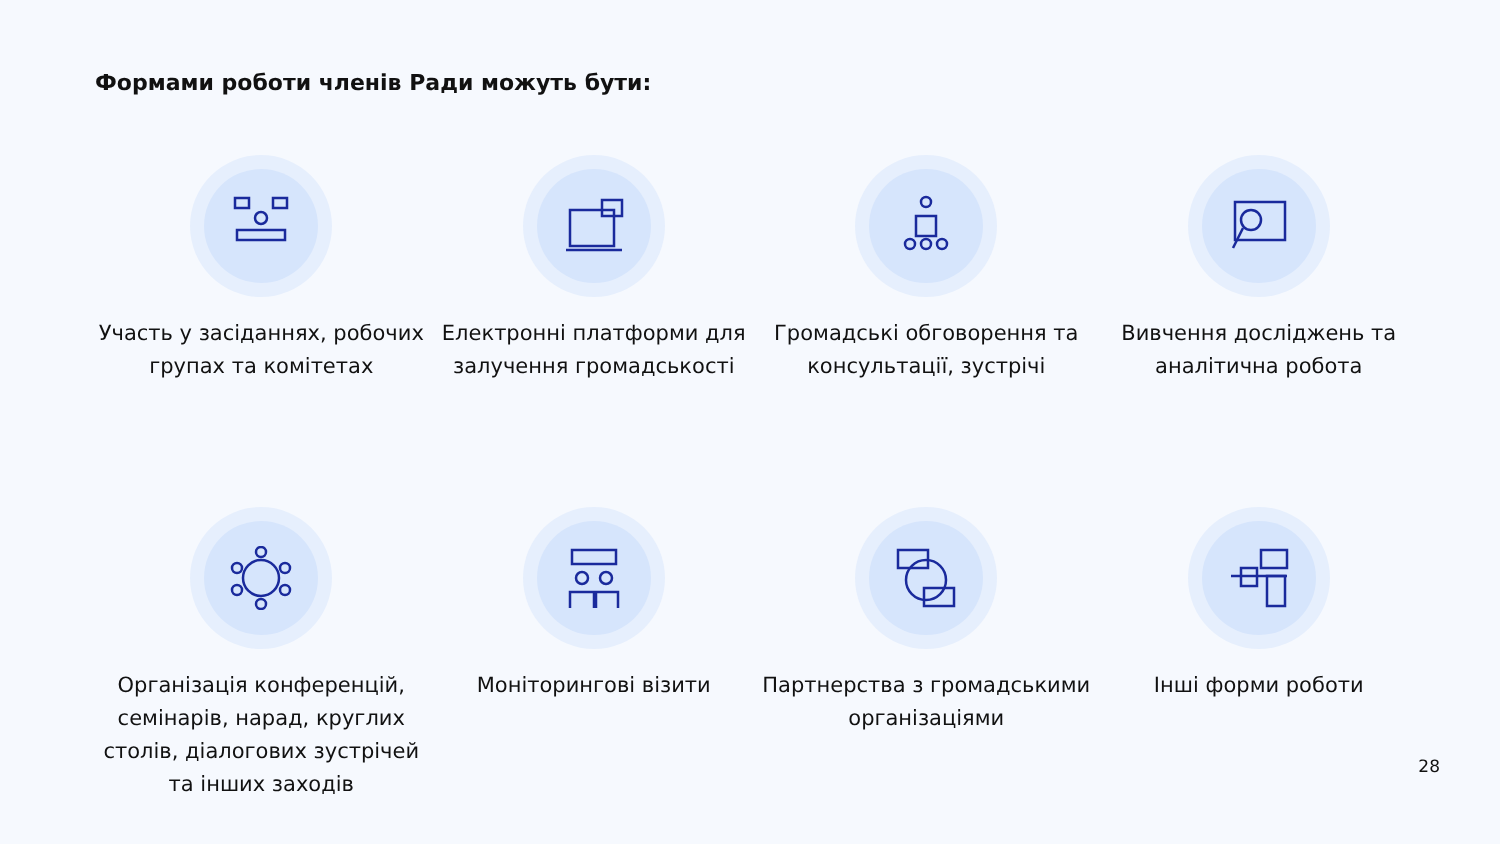Формами роботи членів Ради можуть бути:
Участь у засіданнях, робочих групах та комітетах
Електронні платформи для залучення громадськості
Громадські обговорення та консультації, зустрічі
Вивчення досліджень та аналітична робота
Організація конференцій, семінарів, нарад, круглих столів, діалогових зустрічей та інших заходів
Моніторингові візити
Партнерства з громадськими організаціями
Інші форми роботи
28